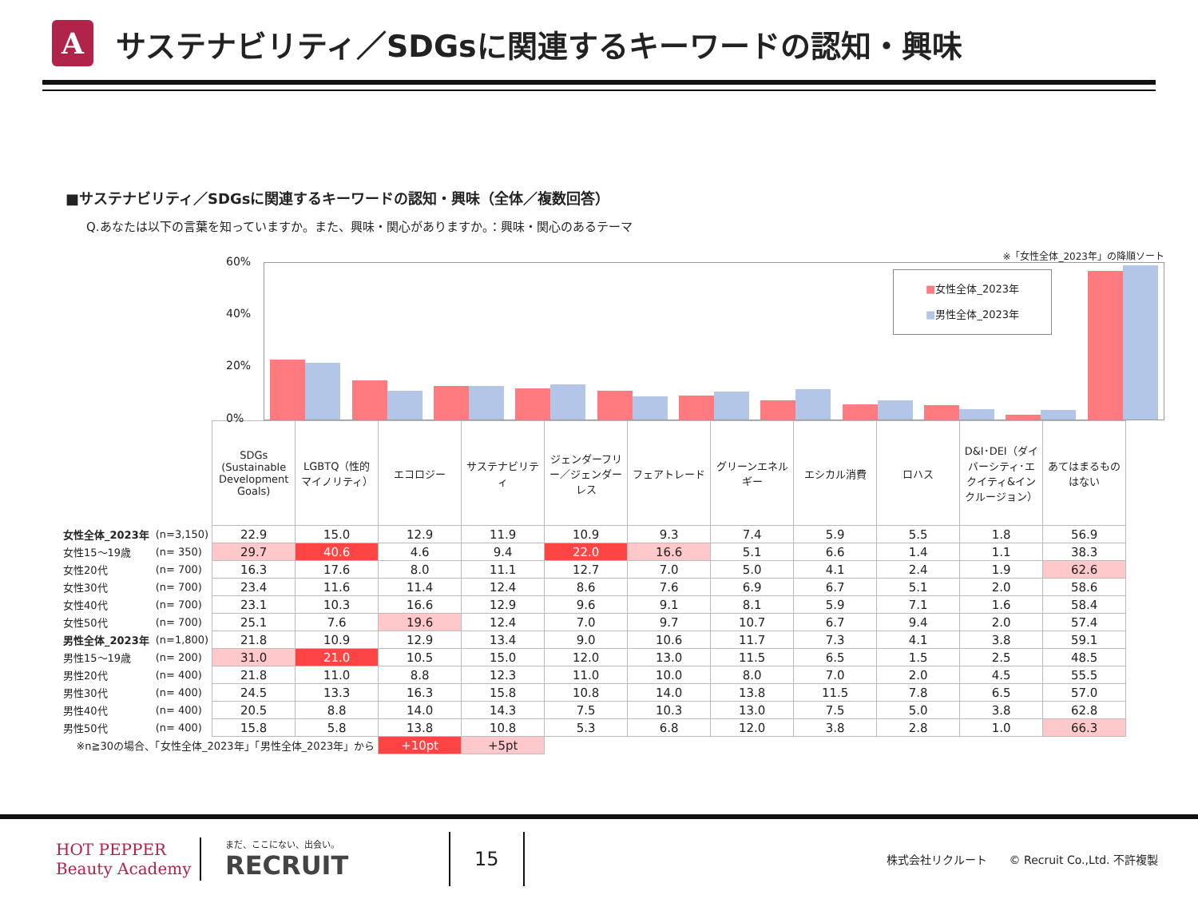A
サステナビリティ／SDGsに関連するキーワードの認知・興味
■サステナビリティ／SDGsに関連するキーワードの認知・興味（全体／複数回答）
Q.あなたは以下の言葉を知っていますか。また、興味・関心がありますか。：興味・関心のあるテーマ
※「女性全体_2023年」の降順ソート
60%
40%
20%
0%
■女性全体_2023年
■男性全体_2023年
| | | SDGs (Sustainable Development Goals) | LGBTQ（性的マイノリティ） | エコロジー | サステナビリティ | ジェンダーフリー／ジェンダーレス | フェアトレード | グリーンエネルギー | エシカル消費 | ロハス | D&I･DEI（ダイバーシティ･エクイティ&インクルージョン） | あてはまるものはない |
| 女性全体_2023年 | (n=3,150) | 22.9 | 15.0 | 12.9 | 11.9 | 10.9 | 9.3 | 7.4 | 5.9 | 5.5 | 1.8 | 56.9 |
| 女性15～19歳 | (n= 350) | 29.7 | 40.6 | 4.6 | 9.4 | 22.0 | 16.6 | 5.1 | 6.6 | 1.4 | 1.1 | 38.3 |
| 女性20代 | (n= 700) | 16.3 | 17.6 | 8.0 | 11.1 | 12.7 | 7.0 | 5.0 | 4.1 | 2.4 | 1.9 | 62.6 |
| 女性30代 | (n= 700) | 23.4 | 11.6 | 11.4 | 12.4 | 8.6 | 7.6 | 6.9 | 6.7 | 5.1 | 2.0 | 58.6 |
| 女性40代 | (n= 700) | 23.1 | 10.3 | 16.6 | 12.9 | 9.6 | 9.1 | 8.1 | 5.9 | 7.1 | 1.6 | 58.4 |
| 女性50代 | (n= 700) | 25.1 | 7.6 | 19.6 | 12.4 | 7.0 | 9.7 | 10.7 | 6.7 | 9.4 | 2.0 | 57.4 |
| 男性全体_2023年 | (n=1,800) | 21.8 | 10.9 | 12.9 | 13.4 | 9.0 | 10.6 | 11.7 | 7.3 | 4.1 | 3.8 | 59.1 |
| 男性15～19歳 | (n= 200) | 31.0 | 21.0 | 10.5 | 15.0 | 12.0 | 13.0 | 11.5 | 6.5 | 1.5 | 2.5 | 48.5 |
| 男性20代 | (n= 400) | 21.8 | 11.0 | 8.8 | 12.3 | 11.0 | 10.0 | 8.0 | 7.0 | 2.0 | 4.5 | 55.5 |
| 男性30代 | (n= 400) | 24.5 | 13.3 | 16.3 | 15.8 | 10.8 | 14.0 | 13.8 | 11.5 | 7.8 | 6.5 | 57.0 |
| 男性40代 | (n= 400) | 20.5 | 8.8 | 14.0 | 14.3 | 7.5 | 10.3 | 13.0 | 7.5 | 5.0 | 3.8 | 62.8 |
| 男性50代 | (n= 400) | 15.8 | 5.8 | 13.8 | 10.8 | 5.3 | 6.8 | 12.0 | 3.8 | 2.8 | 1.0 | 66.3 |
| ※n≧30の場合、「女性全体_2023年」「男性全体_2023年」から | | | | +10pt | +5pt | | | | | | | |
HOT PEPPER Beauty Academy
まだ、ここにない、出会い。
RECRUIT
15
株式会社リクルート　　© Recruit Co.,Ltd. 不許複製